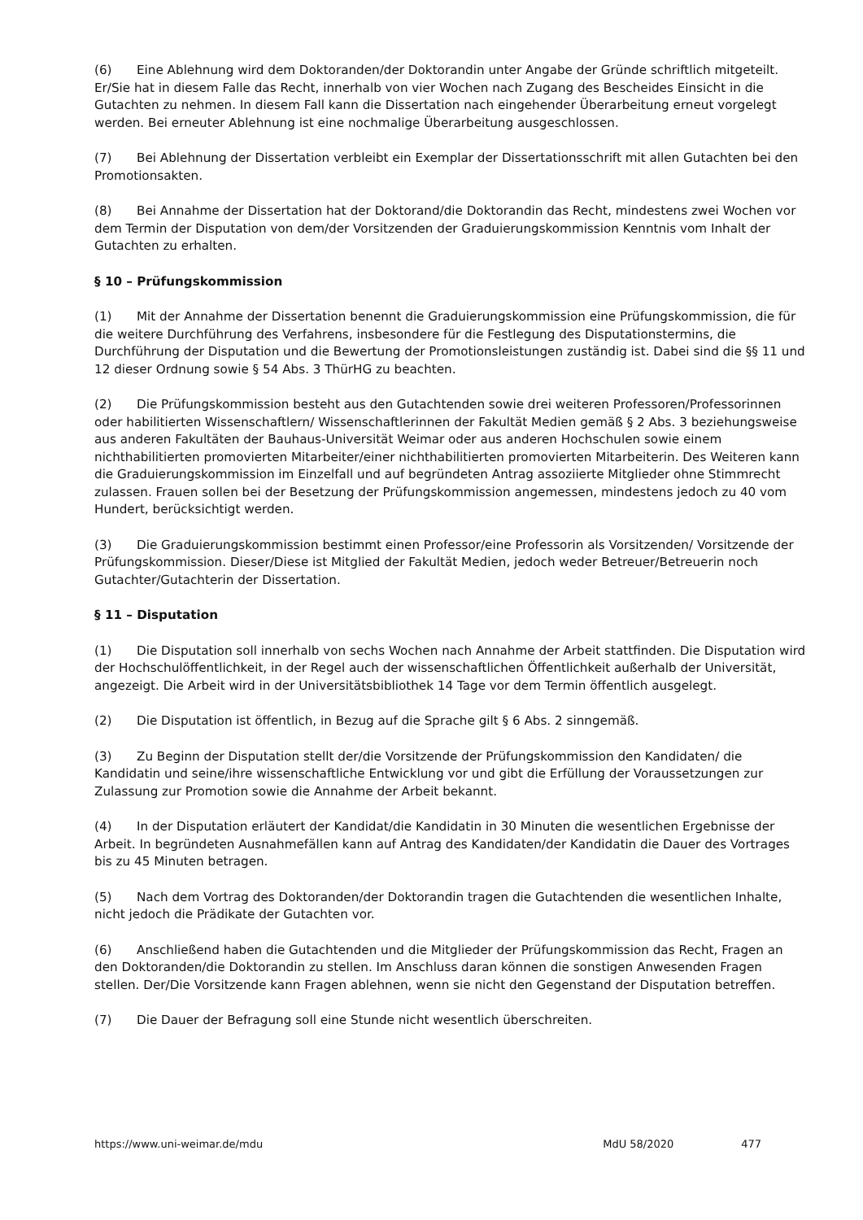(6) Eine Ablehnung wird dem Doktoranden/der Doktorandin unter Angabe der Gründe schriftlich mitgeteilt. Er/Sie hat in diesem Falle das Recht, innerhalb von vier Wochen nach Zugang des Bescheides Einsicht in die Gutachten zu nehmen. In diesem Fall kann die Dissertation nach eingehender Überarbeitung erneut vorgelegt werden. Bei erneuter Ablehnung ist eine nochmalige Überarbeitung ausgeschlossen.
(7) Bei Ablehnung der Dissertation verbleibt ein Exemplar der Dissertationsschrift mit allen Gutachten bei den Promotionsakten.
(8) Bei Annahme der Dissertation hat der Doktorand/die Doktorandin das Recht, mindestens zwei Wochen vor dem Termin der Disputation von dem/der Vorsitzenden der Graduierungskommission Kenntnis vom Inhalt der Gutachten zu erhalten.
§ 10 – Prüfungskommission
(1) Mit der Annahme der Dissertation benennt die Graduierungskommission eine Prüfungskommission, die für die weitere Durchführung des Verfahrens, insbesondere für die Festlegung des Disputationstermins, die Durchführung der Disputation und die Bewertung der Promotionsleistungen zuständig ist. Dabei sind die §§ 11 und 12 dieser Ordnung sowie § 54 Abs. 3 ThürHG zu beachten.
(2) Die Prüfungskommission besteht aus den Gutachtenden sowie drei weiteren Professoren/Professorinnen oder habilitierten Wissenschaftlern/ Wissenschaftlerinnen der Fakultät Medien gemäß § 2 Abs. 3 beziehungsweise aus anderen Fakultäten der Bauhaus-Universität Weimar oder aus anderen Hochschulen sowie einem nichthabilitierten promovierten Mitarbeiter/einer nichthabilitierten promovierten Mitarbeiterin. Des Weiteren kann die Graduierungskommission im Einzelfall und auf begründeten Antrag assoziierte Mitglieder ohne Stimmrecht zulassen. Frauen sollen bei der Besetzung der Prüfungskommission angemessen, mindestens jedoch zu 40 vom Hundert, berücksichtigt werden.
(3) Die Graduierungskommission bestimmt einen Professor/eine Professorin als Vorsitzenden/ Vorsitzende der Prüfungskommission. Dieser/Diese ist Mitglied der Fakultät Medien, jedoch weder Betreuer/Betreuerin noch Gutachter/Gutachterin der Dissertation.
§ 11 – Disputation
(1) Die Disputation soll innerhalb von sechs Wochen nach Annahme der Arbeit stattfinden. Die Disputation wird der Hochschulöffentlichkeit, in der Regel auch der wissenschaftlichen Öffentlichkeit außerhalb der Universität, angezeigt. Die Arbeit wird in der Universitätsbibliothek 14 Tage vor dem Termin öffentlich ausgelegt.
(2) Die Disputation ist öffentlich, in Bezug auf die Sprache gilt § 6 Abs. 2 sinngemäß.
(3) Zu Beginn der Disputation stellt der/die Vorsitzende der Prüfungskommission den Kandidaten/ die Kandidatin und seine/ihre wissenschaftliche Entwicklung vor und gibt die Erfüllung der Voraussetzungen zur Zulassung zur Promotion sowie die Annahme der Arbeit bekannt.
(4) In der Disputation erläutert der Kandidat/die Kandidatin in 30 Minuten die wesentlichen Ergebnisse der Arbeit. In begründeten Ausnahmefällen kann auf Antrag des Kandidaten/der Kandidatin die Dauer des Vortrages bis zu 45 Minuten betragen.
(5) Nach dem Vortrag des Doktoranden/der Doktorandin tragen die Gutachtenden die wesentlichen Inhalte, nicht jedoch die Prädikate der Gutachten vor.
(6) Anschließend haben die Gutachtenden und die Mitglieder der Prüfungskommission das Recht, Fragen an den Doktoranden/die Doktorandin zu stellen. Im Anschluss daran können die sonstigen Anwesenden Fragen stellen. Der/Die Vorsitzende kann Fragen ablehnen, wenn sie nicht den Gegenstand der Disputation betreffen.
(7) Die Dauer der Befragung soll eine Stunde nicht wesentlich überschreiten.
https://www.uni-weimar.de/mdu MdU 58/2020 477